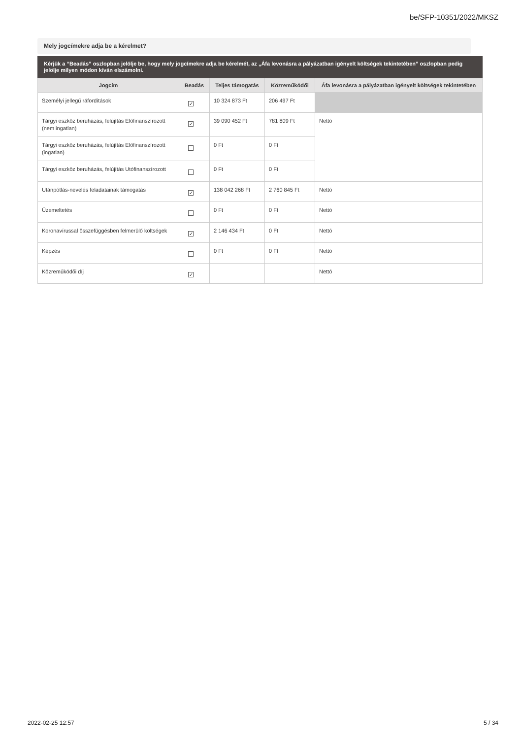be/SFP-10351/2022/MKSZ
Mely jogcímekre adja be a kérelmet?
Kérjük a “Beadás” oszlopban jelölje be, hogy mely jogcímekre adja be kérelmét, az „Áfa levonásra a pályázatban igényelt költségek tekintetében” oszlopban pedig jelölje milyen módon kíván elszámolni.
| Jogcím | Beadás | Teljes támogatás | Közreműködői | Áfa levonásra a pályázatban igényelt költségek tekintetében |
| --- | --- | --- | --- | --- |
| Személyi jellegű ráfordítások | ✓ | 10 324 873 Ft | 206 497 Ft | |
| Tárgyi eszköz beruházás, felújítás Előfinanszírozott (nem ingatlan) | ✓ | 39 090 452 Ft | 781 809 Ft | Nettó |
| Tárgyi eszköz beruházás, felújítás Előfinanszírozott (ingatlan) | | 0 Ft | 0 Ft | |
| Tárgyi eszköz beruházás, felújítás Utófinanszírozott | | 0 Ft | 0 Ft | |
| Utánpótlás-nevelés feladatainak támogatás | ✓ | 138 042 268 Ft | 2 760 845 Ft | Nettó |
| Üzemeltetés | | 0 Ft | 0 Ft | Nettó |
| Koronavírussal összefüggésben felmerülő költségek | ✓ | 2 146 434 Ft | 0 Ft | Nettó |
| Képzés | | 0 Ft | 0 Ft | Nettó |
| Közreműködői díj | ✓ | | | Nettó |
2022-02-25 12:57 5 / 34